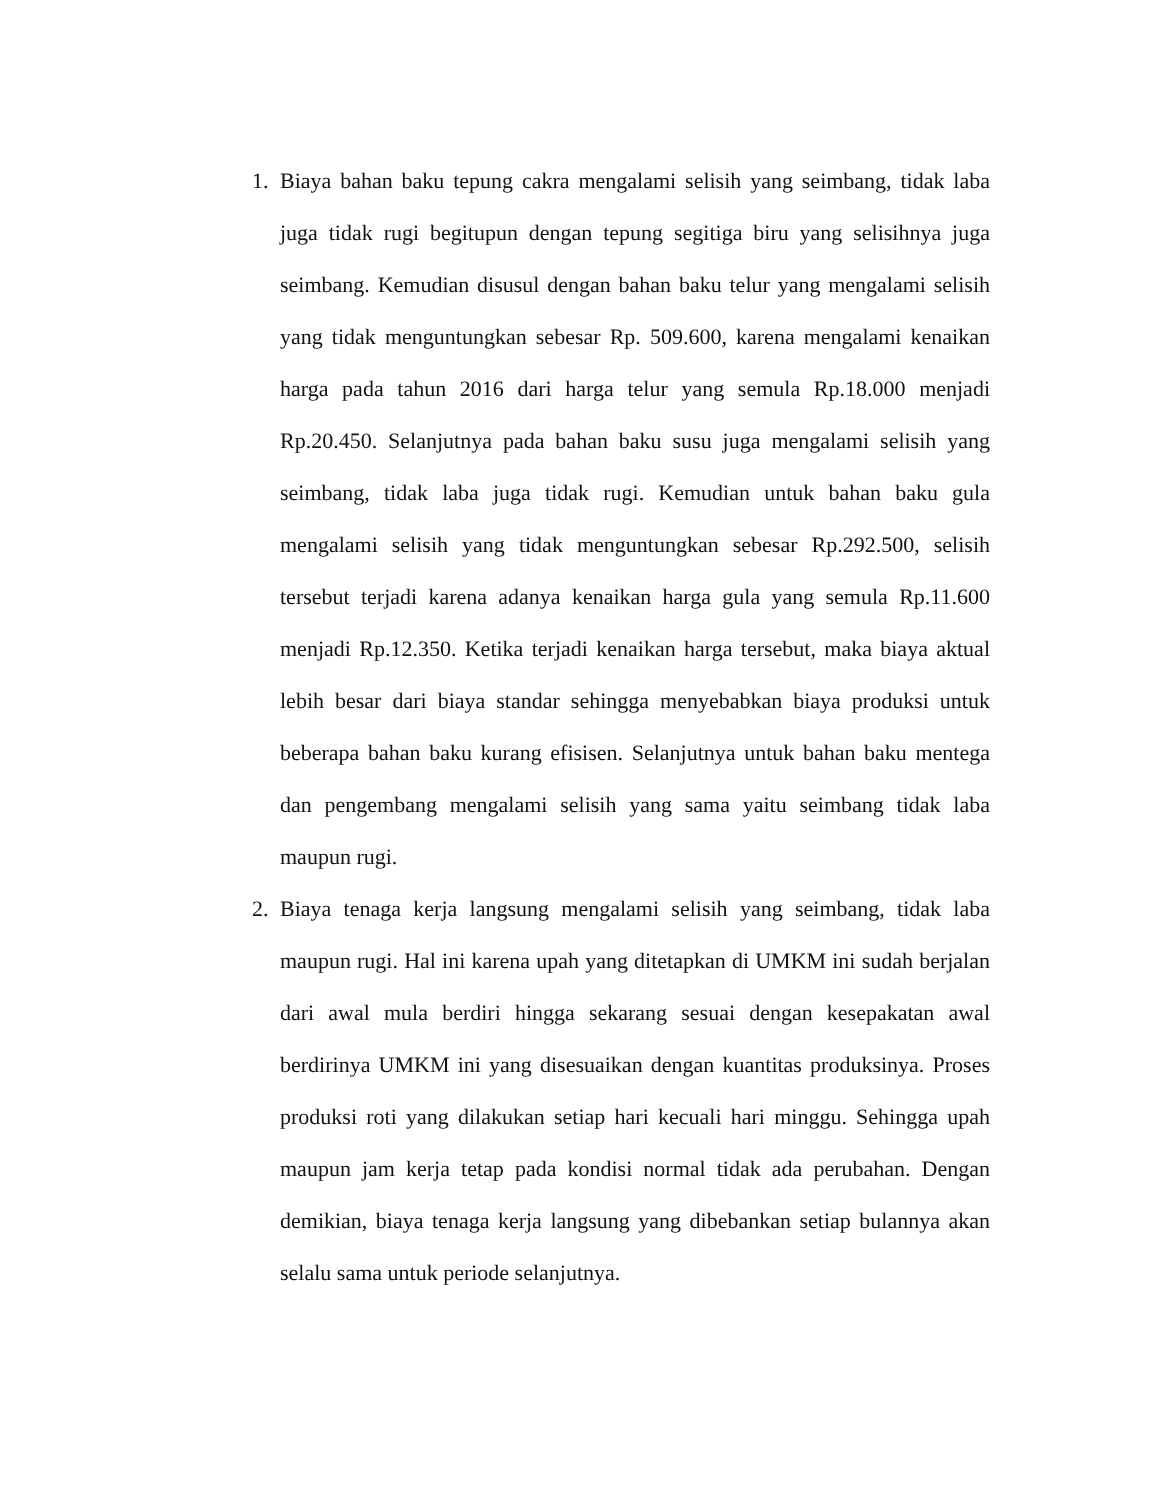1. Biaya bahan baku tepung cakra mengalami selisih yang seimbang, tidak laba juga tidak rugi begitupun dengan tepung segitiga biru yang selisihnya juga seimbang. Kemudian disusul dengan bahan baku telur yang mengalami selisih yang tidak menguntungkan sebesar Rp. 509.600, karena mengalami kenaikan harga pada tahun 2016 dari harga telur yang semula Rp.18.000 menjadi Rp.20.450. Selanjutnya pada bahan baku susu juga mengalami selisih yang seimbang, tidak laba juga tidak rugi. Kemudian untuk bahan baku gula mengalami selisih yang tidak menguntungkan sebesar Rp.292.500, selisih tersebut terjadi karena adanya kenaikan harga gula yang semula Rp.11.600 menjadi Rp.12.350. Ketika terjadi kenaikan harga tersebut, maka biaya aktual lebih besar dari biaya standar sehingga menyebabkan biaya produksi untuk beberapa bahan baku kurang efisisen. Selanjutnya untuk bahan baku mentega dan pengembang mengalami selisih yang sama yaitu seimbang tidak laba maupun rugi.
2. Biaya tenaga kerja langsung mengalami selisih yang seimbang, tidak laba maupun rugi. Hal ini karena upah yang ditetapkan di UMKM ini sudah berjalan dari awal mula berdiri hingga sekarang sesuai dengan kesepakatan awal berdirinya UMKM ini yang disesuaikan dengan kuantitas produksinya. Proses produksi roti yang dilakukan setiap hari kecuali hari minggu. Sehingga upah maupun jam kerja tetap pada kondisi normal tidak ada perubahan. Dengan demikian, biaya tenaga kerja langsung yang dibebankan setiap bulannya akan selalu sama untuk periode selanjutnya.